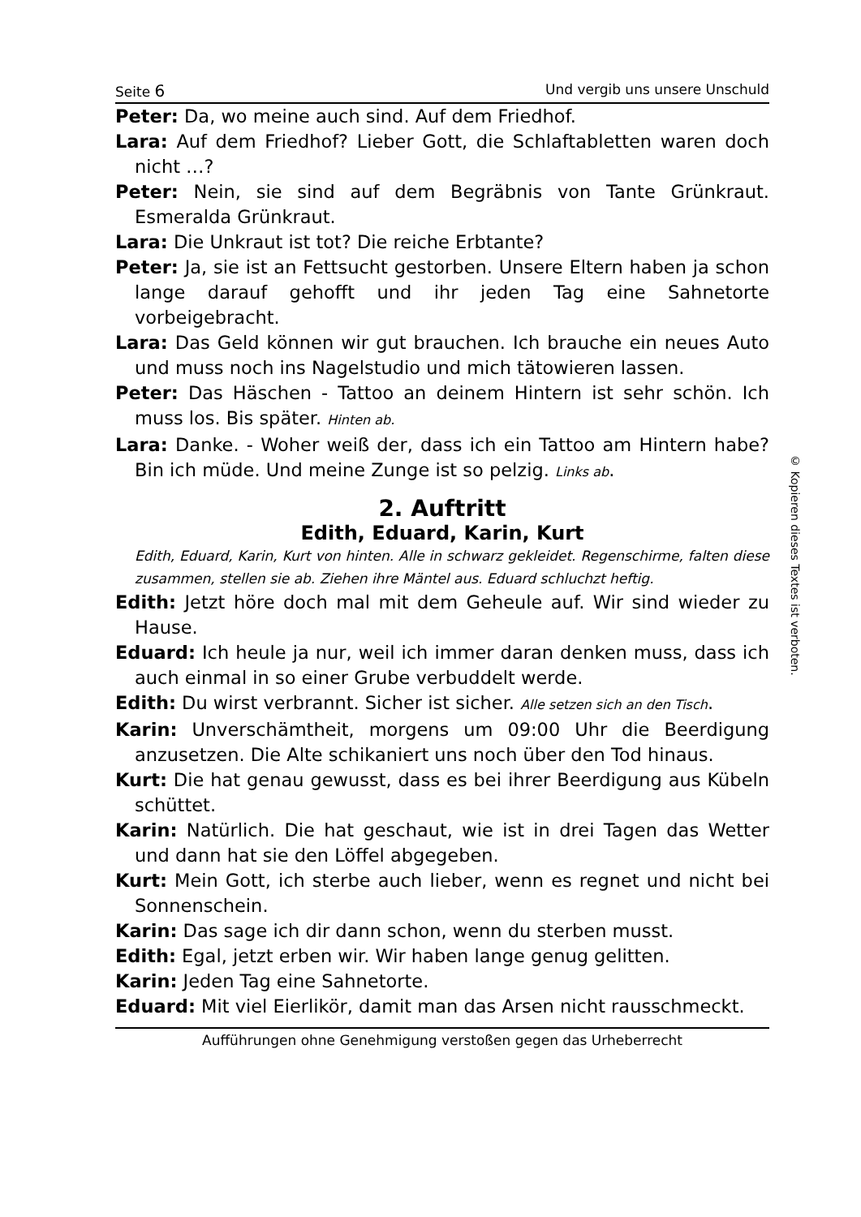Seite 6 Und vergib uns unsere Unschuld
Peter: Da, wo meine auch sind. Auf dem Friedhof.
Lara: Auf dem Friedhof? Lieber Gott, die Schlaftabletten waren doch nicht …?
Peter: Nein, sie sind auf dem Begräbnis von Tante Grünkraut. Esmeralda Grünkraut.
Lara: Die Unkraut ist tot? Die reiche Erbtante?
Peter: Ja, sie ist an Fettsucht gestorben. Unsere Eltern haben ja schon lange darauf gehofft und ihr jeden Tag eine Sahnetorte vorbeigebracht.
Lara: Das Geld können wir gut brauchen. Ich brauche ein neues Auto und muss noch ins Nagelstudio und mich tätowieren lassen.
Peter: Das Häschen - Tattoo an deinem Hintern ist sehr schön. Ich muss los. Bis später. Hinten ab.
Lara: Danke. - Woher weiß der, dass ich ein Tattoo am Hintern habe? Bin ich müde. Und meine Zunge ist so pelzig. Links ab.
2. Auftritt
Edith, Eduard, Karin, Kurt
Edith, Eduard, Karin, Kurt von hinten. Alle in schwarz gekleidet. Regenschirme, falten diese zusammen, stellen sie ab. Ziehen ihre Mäntel aus. Eduard schluchzt heftig.
Edith: Jetzt höre doch mal mit dem Geheule auf. Wir sind wieder zu Hause.
Eduard: Ich heule ja nur, weil ich immer daran denken muss, dass ich auch einmal in so einer Grube verbuddelt werde.
Edith: Du wirst verbrannt. Sicher ist sicher. Alle setzen sich an den Tisch.
Karin: Unverschämtheit, morgens um 09:00 Uhr die Beerdigung anzusetzen. Die Alte schikaniert uns noch über den Tod hinaus.
Kurt: Die hat genau gewusst, dass es bei ihrer Beerdigung aus Kübeln schüttet.
Karin: Natürlich. Die hat geschaut, wie ist in drei Tagen das Wetter und dann hat sie den Löffel abgegeben.
Kurt: Mein Gott, ich sterbe auch lieber, wenn es regnet und nicht bei Sonnenschein.
Karin: Das sage ich dir dann schon, wenn du sterben musst.
Edith: Egal, jetzt erben wir. Wir haben lange genug gelitten.
Karin: Jeden Tag eine Sahnetorte.
Eduard: Mit viel Eierlikör, damit man das Arsen nicht rausschmeckt.
Aufführungen ohne Genehmigung verstoßen gegen das Urheberrecht
© Kopieren dieses Textes ist verboten.